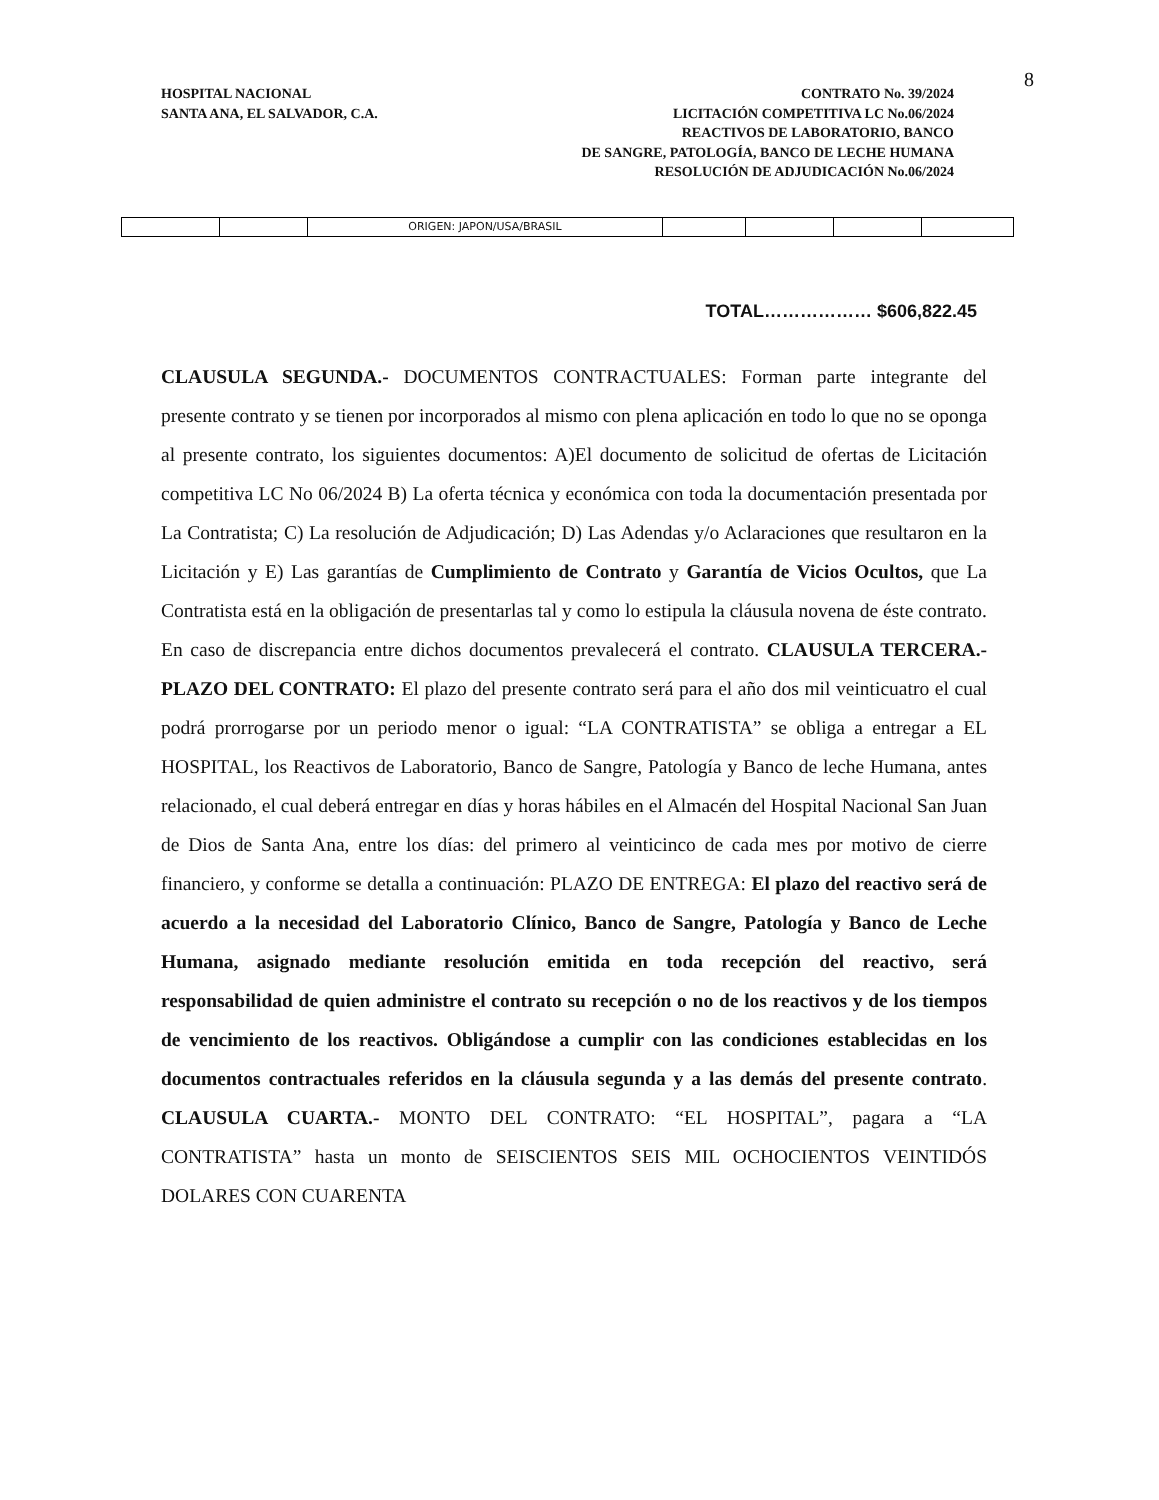8
HOSPITAL NACIONAL
SANTA ANA, EL SALVADOR, C.A.
CONTRATO No. 39/2024
LICITACIÓN COMPETITIVA LC No.06/2024
REACTIVOS DE LABORATORIO, BANCO
DE SANGRE, PATOLOGÍA, BANCO DE LECHE HUMANA
RESOLUCIÓN DE ADJUDICACIÓN No.06/2024
| | | ORIGEN: JAPON/USA/BRASIL | | | | |
TOTAL……………… $606,822.45
CLAUSULA SEGUNDA.- DOCUMENTOS CONTRACTUALES: Forman parte integrante del presente contrato y se tienen por incorporados al mismo con plena aplicación en todo lo que no se oponga al presente contrato, los siguientes documentos: A)El documento de solicitud de ofertas de Licitación competitiva LC No 06/2024 B) La oferta técnica y económica con toda la documentación presentada por La Contratista; C) La resolución de Adjudicación; D) Las Adendas y/o Aclaraciones que resultaron en la Licitación y E) Las garantías de Cumplimiento de Contrato y Garantía de Vicios Ocultos, que La Contratista está en la obligación de presentarlas tal y como lo estipula la cláusula novena de éste contrato. En caso de discrepancia entre dichos documentos prevalecerá el contrato. CLAUSULA TERCERA.- PLAZO DEL CONTRATO: El plazo del presente contrato será para el año dos mil veinticuatro el cual podrá prorrogarse por un periodo menor o igual: “LA CONTRATISTA” se obliga a entregar a EL HOSPITAL, los Reactivos de Laboratorio, Banco de Sangre, Patología y Banco de leche Humana, antes relacionado, el cual deberá entregar en días y horas hábiles en el Almacén del Hospital Nacional San Juan de Dios de Santa Ana, entre los días: del primero al veinticinco de cada mes por motivo de cierre financiero, y conforme se detalla a continuación: PLAZO DE ENTREGA: El plazo del reactivo será de acuerdo a la necesidad del Laboratorio Clínico, Banco de Sangre, Patología y Banco de Leche Humana, asignado mediante resolución emitida en toda recepción del reactivo, será responsabilidad de quien administre el contrato su recepción o no de los reactivos y de los tiempos de vencimiento de los reactivos. Obligándose a cumplir con las condiciones establecidas en los documentos contractuales referidos en la cláusula segunda y a las demás del presente contrato. CLAUSULA CUARTA.- MONTO DEL CONTRATO: “EL HOSPITAL”, pagara a “LA CONTRATISTA” hasta un monto de SEISCIENTOS SEIS MIL OCHOCIENTOS VEINTIDÓS DOLARES CON CUARENTA